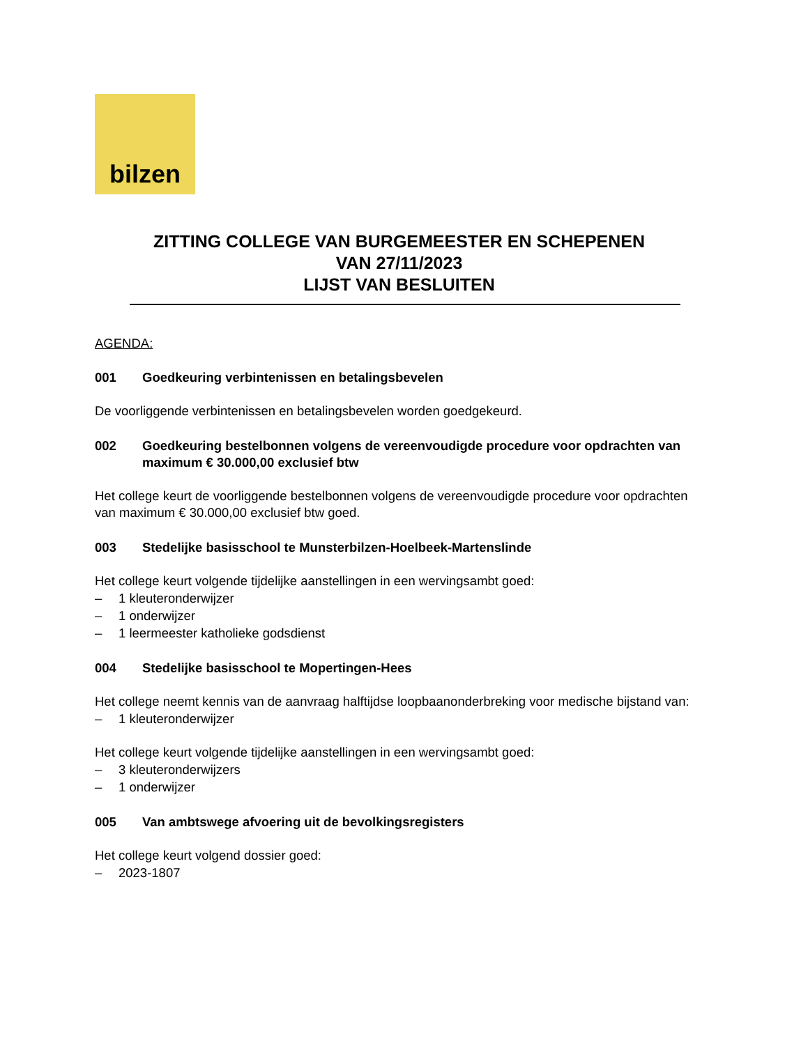bilzen
ZITTING COLLEGE VAN BURGEMEESTER EN SCHEPENEN
VAN 27/11/2023
LIJST VAN BESLUITEN
AGENDA:
001 Goedkeuring verbintenissen en betalingsbevelen
De voorliggende verbintenissen en betalingsbevelen worden goedgekeurd.
002 Goedkeuring bestelbonnen volgens de vereenvoudigde procedure voor opdrachten van maximum € 30.000,00 exclusief btw
Het college keurt de voorliggende bestelbonnen volgens de vereenvoudigde procedure voor opdrachten van maximum € 30.000,00 exclusief btw goed.
003 Stedelijke basisschool te Munsterbilzen-Hoelbeek-Martenslinde
Het college keurt volgende tijdelijke aanstellingen in een wervingsambt goed:
– 1 kleuteronderwijzer
– 1 onderwijzer
– 1 leermeester katholieke godsdienst
004 Stedelijke basisschool te Mopertingen-Hees
Het college neemt kennis van de aanvraag halftijdse loopbaanonderbreking voor medische bijstand van:
– 1 kleuteronderwijzer
Het college keurt volgende tijdelijke aanstellingen in een wervingsambt goed:
– 3 kleuteronderwijzers
– 1 onderwijzer
005 Van ambtswege afvoering uit de bevolkingsregisters
Het college keurt volgend dossier goed:
– 2023-1807